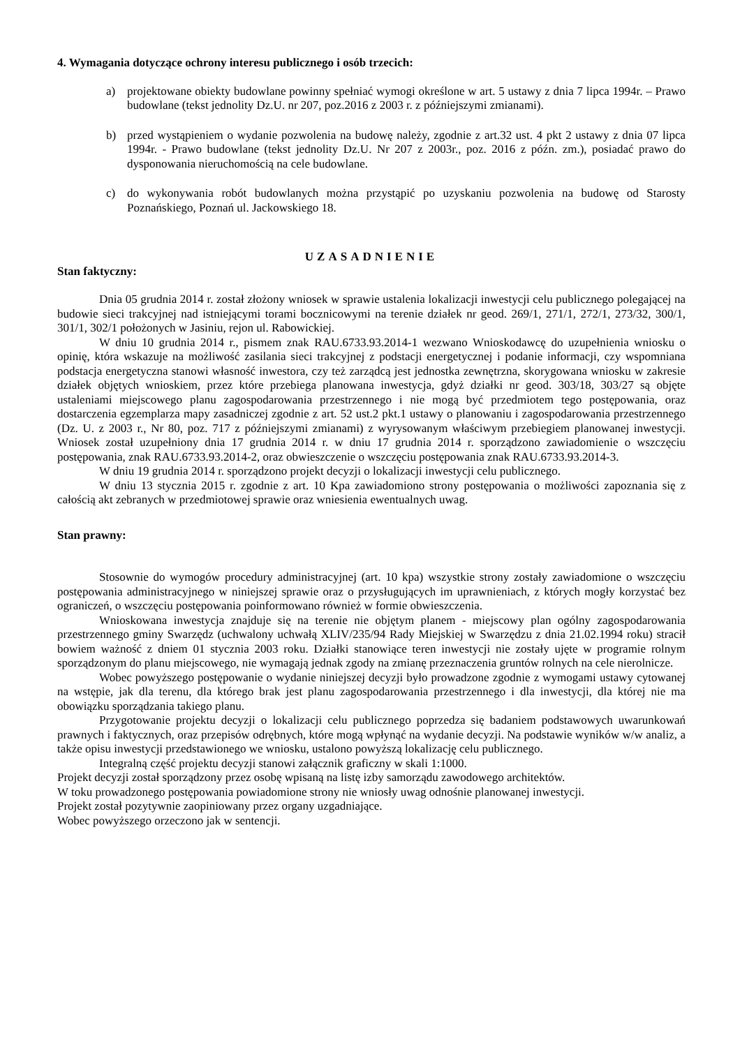4. Wymagania dotyczące ochrony interesu publicznego i osób trzecich:
a) projektowane obiekty budowlane powinny spełniać wymogi określone w art. 5 ustawy z dnia 7 lipca 1994r. – Prawo budowlane (tekst jednolity Dz.U. nr 207, poz.2016 z 2003 r. z późniejszymi zmianami).
b) przed wystąpieniem o wydanie pozwolenia na budowę należy, zgodnie z art.32 ust. 4 pkt 2 ustawy z dnia 07 lipca 1994r. - Prawo budowlane (tekst jednolity Dz.U. Nr 207 z 2003r., poz. 2016 z późn. zm.), posiadać prawo do dysponowania nieruchomością na cele budowlane.
c) do wykonywania robót budowlanych można przystąpić po uzyskaniu pozwolenia na budowę od Starosty Poznańskiego, Poznań ul. Jackowskiego 18.
UZASADNIENIE
Stan faktyczny:
Dnia 05 grudnia 2014 r. został złożony wniosek w sprawie ustalenia lokalizacji inwestycji celu publicznego polegającej na budowie sieci trakcyjnej nad istniejącymi torami bocznicowymi na terenie działek nr geod. 269/1, 271/1, 272/1, 273/32, 300/1, 301/1, 302/1 położonych w Jasiniu, rejon ul. Rabowickiej.
W dniu 10 grudnia 2014 r., pismem znak RAU.6733.93.2014-1 wezwano Wnioskodawcę do uzupełnienia wniosku o opinię, która wskazuje na możliwość zasilania sieci trakcyjnej z podstacji energetycznej i podanie informacji, czy wspomniana podstacja energetyczna stanowi własność inwestora, czy też zarządcą jest jednostka zewnętrzna, skorygowana wniosku w zakresie działek objętych wnioskiem, przez które przebiega planowana inwestycja, gdyż działki nr geod. 303/18, 303/27 są objęte ustaleniami miejscowego planu zagospodarowania przestrzennego i nie mogą być przedmiotem tego postępowania, oraz dostarczenia egzemplarza mapy zasadniczej zgodnie z art. 52 ust.2 pkt.1 ustawy o planowaniu i zagospodarowania przestrzennego (Dz. U. z 2003 r., Nr 80, poz. 717 z późniejszymi zmianami) z wyrysowanym właściwym przebiegiem planowanej inwestycji. Wniosek został uzupełniony dnia 17 grudnia 2014 r. w dniu 17 grudnia 2014 r. sporządzono zawiadomienie o wszczęciu postępowania, znak RAU.6733.93.2014-2, oraz obwieszczenie o wszczęciu postępowania znak RAU.6733.93.2014-3.
W dniu 19 grudnia 2014 r. sporządzono projekt decyzji o lokalizacji inwestycji celu publicznego.
W dniu 13 stycznia 2015 r. zgodnie z art. 10 Kpa zawiadomiono strony postępowania o możliwości zapoznania się z całością akt zebranych w przedmiotowej sprawie oraz wniesienia ewentualnych uwag.
Stan prawny:
Stosownie do wymogów procedury administracyjnej (art. 10 kpa) wszystkie strony zostały zawiadomione o wszczęciu postępowania administracyjnego w niniejszej sprawie oraz o przysługujących im uprawnieniach, z których mogły korzystać bez ograniczeń, o wszczęciu postępowania poinformowano również w formie obwieszczenia.
Wnioskowana inwestycja znajduje się na terenie nie objętym planem - miejscowy plan ogólny zagospodarowania przestrzennego gminy Swarzędz (uchwalony uchwałą XLIV/235/94 Rady Miejskiej w Swarzędzu z dnia 21.02.1994 roku) stracił bowiem ważność z dniem 01 stycznia 2003 roku. Działki stanowiące teren inwestycji nie zostały ujęte w programie rolnym sporządzonym do planu miejscowego, nie wymagają jednak zgody na zmianę przeznaczenia gruntów rolnych na cele nierolnicze.
Wobec powyższego postępowanie o wydanie niniejszej decyzji było prowadzone zgodnie z wymogami ustawy cytowanej na wstępie, jak dla terenu, dla którego brak jest planu zagospodarowania przestrzennego i dla inwestycji, dla której nie ma obowiązku sporządzania takiego planu.
Przygotowanie projektu decyzji o lokalizacji celu publicznego poprzedza się badaniem podstawowych uwarunkowań prawnych i faktycznych, oraz przepisów odrębnych, które mogą wpłynąć na wydanie decyzji. Na podstawie wyników w/w analiz, a także opisu inwestycji przedstawionego we wniosku, ustalono powyższą lokalizację celu publicznego.
Integralną część projektu decyzji stanowi załącznik graficzny w skali 1:1000.
Projekt decyzji został sporządzony przez osobę wpisaną na listę izby samorządu zawodowego architektów.
W toku prowadzonego postępowania powiadomione strony nie wniosły uwag odnośnie planowanej inwestycji.
Projekt został pozytywnie zaopiniowany przez organy uzgadniające.
Wobec powyższego orzeczono jak w sentencji.